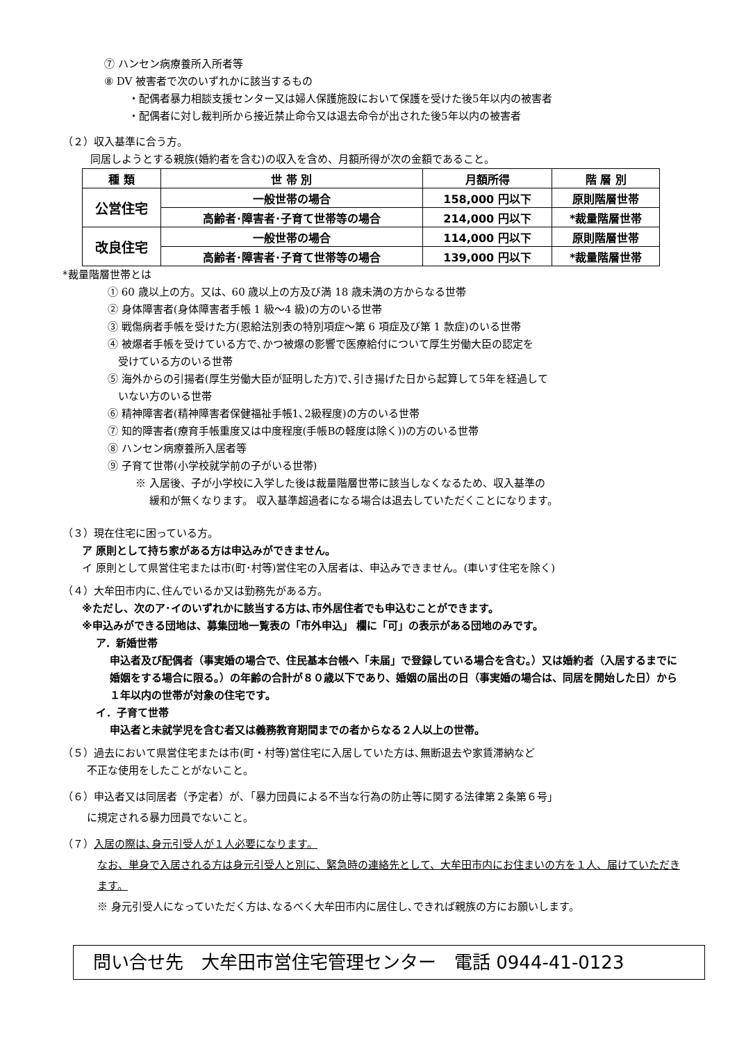⑦ ハンセン病療養所入所者等
⑧ DV 被害者で次のいずれかに該当するもの
・配偶者暴力相談支援センター又は婦人保護施設において保護を受けた後5年以内の被害者
・配偶者に対し裁判所から接近禁止命令又は退去命令が出された後5年以内の被害者
（２）収入基準に合う方。
同居しようとする親族(婚約者を含む)の収入を含め、月額所得が次の金額であること。
| 種 類 | 世 帯 別 | 月額所得 | 階 層 別 |
| --- | --- | --- | --- |
| 公営住宅 | 一般世帯の場合 | 158,000 円以下 | 原則階層世帯 |
| | 高齢者･障害者･子育て世帯等の場合 | 214,000 円以下 | *裁量階層世帯 |
| 改良住宅 | 一般世帯の場合 | 114,000 円以下 | 原則階層世帯 |
| | 高齢者･障害者･子育て世帯等の場合 | 139,000 円以下 | *裁量階層世帯 |
*裁量階層世帯とは
① 60 歳以上の方。又は、60 歳以上の方及び満 18 歳未満の方からなる世帯
② 身体障害者(身体障害者手帳 1 級～4 級)の方のいる世帯
③ 戦傷病者手帳を受けた方(恩給法別表の特別項症～第 6 項症及び第 1 款症)のいる世帯
④ 被爆者手帳を受けている方で､かつ被爆の影響で医療給付について厚生労働大臣の認定を
　受けている方のいる世帯
⑤ 海外からの引揚者(厚生労働大臣が証明した方)で､引き揚げた日から起算して5年を経過して
　いない方のいる世帯
⑥ 精神障害者(精神障害者保健福祉手帳1､2級程度)の方のいる世帯
⑦ 知的障害者(療育手帳重度又は中度程度(手帳Bの軽度は除く))の方のいる世帯
⑧ ハンセン病療養所入居者等
⑨ 子育て世帯(小学校就学前の子がいる世帯)
※ 入居後、子が小学校に入学した後は裁量階層世帯に該当しなくなるため、収入基準の
　 緩和が無くなります。 収入基準超過者になる場合は退去していただくことになります。
（３）現在住宅に困っている方。
ア 原則として持ち家がある方は申込みができません。
イ 原則として県営住宅または市(町･村等)営住宅の入居者は、申込みできません。(車いす住宅を除く)
（４）大牟田市内に､住んでいるか又は勤務先がある方。
※ただし、次のア･イのいずれかに該当する方は､市外居住者でも申込むことができます。
※申込みができる団地は、募集団地一覧表の「市外申込」 欄に「可」の表示がある団地のみです。
ア．新婚世帯
申込者及び配偶者（事実婚の場合で、住民基本台帳へ「未届」で登録している場合を含む。）又は婚約者（入居するまでに婚姻をする場合に限る。）の年齢の合計が８０歳以下であり、婚姻の届出の日（事実婚の場合は、同居を開始した日）から１年以内の世帯が対象の住宅です。
イ．子育て世帯
申込者と未就学児を含む者又は義務教育期間までの者からなる２人以上の世帯。
（５）過去において県営住宅または市(町・村等)営住宅に入居していた方は､無断退去や家賃滞納など
　　 不正な使用をしたことがないこと。
（６）申込者又は同居者（予定者）が､「暴力団員による不当な行為の防止等に関する法律第２条第６号」
　　 に規定される暴力団員でないこと。
（７）入居の際は､身元引受人が１人必要になります。
なお、単身で入居される方は身元引受人と別に、緊急時の連絡先として、大牟田市内にお住まいの方を１人、届けていただきます。
※ 身元引受人になっていただく方は､なるべく大牟田市内に居住し､できれば親族の方にお願いします。
問い合せ先　大牟田市営住宅管理センター　電話 0944-41-0123